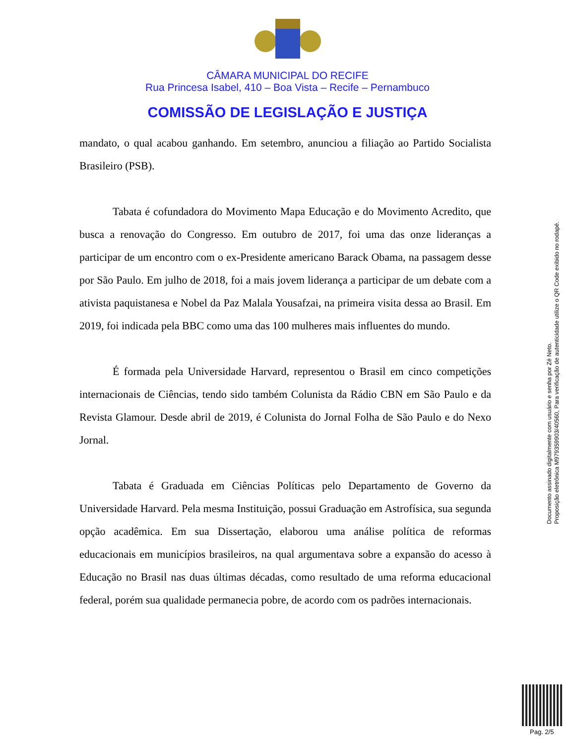CÂMARA MUNICIPAL DO RECIFE
Rua Princesa Isabel, 410 – Boa Vista – Recife – Pernambuco
COMISSÃO DE LEGISLAÇÃO E JUSTIÇA
mandato, o qual acabou ganhando. Em setembro, anunciou a filiação ao Partido Socialista Brasileiro (PSB).
Tabata é cofundadora do Movimento Mapa Educação e do Movimento Acredito, que busca a renovação do Congresso. Em outubro de 2017, foi uma das onze lideranças a participar de um encontro com o ex-Presidente americano Barack Obama, na passagem desse por São Paulo. Em julho de 2018, foi a mais jovem liderança a participar de um debate com a ativista paquistanesa e Nobel da Paz Malala Yousafzai, na primeira visita dessa ao Brasil. Em 2019, foi indicada pela BBC como uma das 100 mulheres mais influentes do mundo.
É formada pela Universidade Harvard, representou o Brasil em cinco competições internacionais de Ciências, tendo sido também Colunista da Rádio CBN em São Paulo e da Revista Glamour. Desde abril de 2019, é Colunista do Jornal Folha de São Paulo e do Nexo Jornal.
Tabata é Graduada em Ciências Políticas pelo Departamento de Governo da Universidade Harvard. Pela mesma Instituição, possui Graduação em Astrofísica, sua segunda opção acadêmica. Em sua Dissertação, elaborou uma análise política de reformas educacionais em municípios brasileiros, na qual argumentava sobre a expansão do acesso à Educação no Brasil nas duas últimas décadas, como resultado de uma reforma educacional federal, porém sua qualidade permanecia pobre, de acordo com os padrões internacionais.
Documento assinado digitalmente com usuário e senha por Zé Neto.
Proposição eletrônica M979359903/40560, Para verificação de autenticidade utilize o QR Code exibido no rodapé.
Pag. 2/5